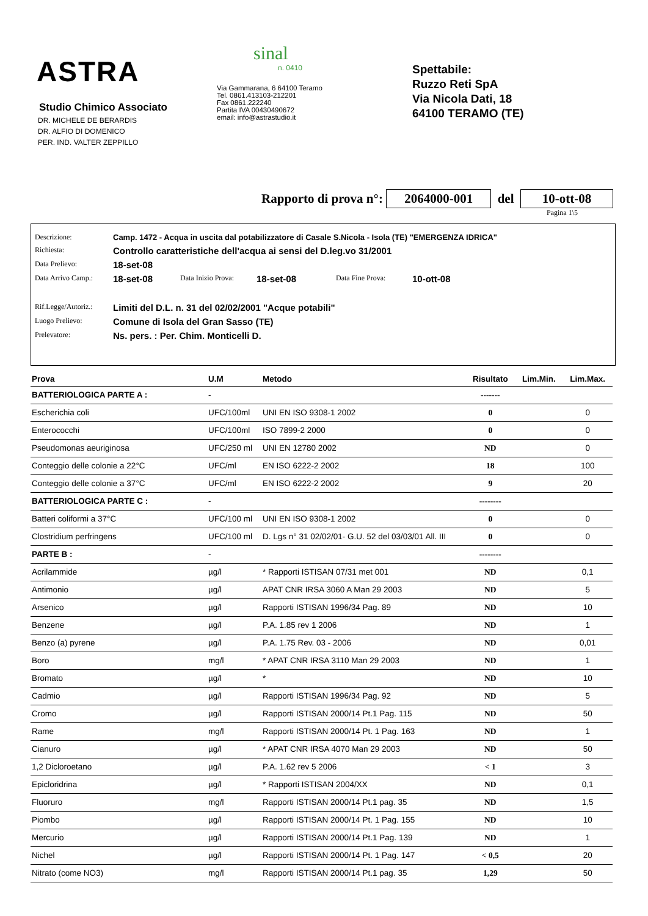ASTRA
Studio Chimico Associato
DR. MICHELE DE BERARDIS
DR. ALFIO DI DOMENICO
PER. IND. VALTER ZEPPILLO
sinal
n. 0410
Via Gammarana, 6 64100 Teramo
Tel. 0861.413103-212201
Fax 0861.222240
Partita IVA 00430490672
email: info@astrastudio.it
Spettabile:
Ruzzo Reti SpA
Via Nicola Dati, 18
64100 TERAMO (TE)
Rapporto di prova n°: 2064000-001 del 10-ott-08
Pagina 1\5
Descrizione: Camp. 1472 - Acqua in uscita dal potabilizzatore di Casale S.Nicola - Isola (TE) "EMERGENZA IDRICA"
Richiesta: Controllo caratteristiche dell'acqua ai sensi del D.leg.vo 31/2001
Data Prelievo: 18-set-08
Data Arrivo Camp.: 18-set-08 Data Inizio Prova: 18-set-08 Data Fine Prova: 10-ott-08
Rif.Legge/Autoriz.: Limiti del D.L. n. 31 del 02/02/2001 "Acque potabili"
Luogo Prelievo: Comune di Isola del Gran Sasso (TE)
Prelevatore: Ns. pers. : Per. Chim. Monticelli D.
| Prova | U.M | Metodo | Risultato | Lim.Min. | Lim.Max. |
| --- | --- | --- | --- | --- | --- |
| BATTERIOLOGICA PARTE A : | - | | ------- | | |
| Escherichia coli | UFC/100ml | UNI EN ISO 9308-1 2002 | 0 | | 0 |
| Enterococchi | UFC/100ml | ISO 7899-2 2000 | 0 | | 0 |
| Pseudomonas aeuriginosa | UFC/250 ml | UNI EN 12780 2002 | ND | | 0 |
| Conteggio delle colonie a 22°C | UFC/ml | EN ISO 6222-2 2002 | 18 | | 100 |
| Conteggio delle colonie a 37°C | UFC/ml | EN ISO 6222-2 2002 | 9 | | 20 |
| BATTERIOLOGICA PARTE C : | - | | -------- | | |
| Batteri coliformi a 37°C | UFC/100 ml | UNI EN ISO 9308-1 2002 | 0 | | 0 |
| Clostridium perfringens | UFC/100 ml | D. Lgs n° 31 02/02/01- G.U. 52 del 03/03/01 All. III | 0 | | 0 |
| PARTE B : | - | | -------- | | |
| Acrilammide | µg/l | * Rapporti ISTISAN 07/31 met 001 | ND | | 0,1 |
| Antimonio | µg/l | APAT CNR IRSA 3060 A Man 29 2003 | ND | | 5 |
| Arsenico | µg/l | Rapporti ISTISAN 1996/34 Pag. 89 | ND | | 10 |
| Benzene | µg/l | P.A. 1.85 rev 1 2006 | ND | | 1 |
| Benzo (a) pyrene | µg/l | P.A. 1.75 Rev. 03 - 2006 | ND | | 0,01 |
| Boro | mg/l | * APAT CNR IRSA 3110 Man 29 2003 | ND | | 1 |
| Bromato | µg/l | * | ND | | 10 |
| Cadmio | µg/l | Rapporti ISTISAN 1996/34 Pag. 92 | ND | | 5 |
| Cromo | µg/l | Rapporti ISTISAN 2000/14 Pt.1 Pag. 115 | ND | | 50 |
| Rame | mg/l | Rapporti ISTISAN 2000/14 Pt. 1 Pag. 163 | ND | | 1 |
| Cianuro | µg/l | * APAT CNR IRSA 4070 Man 29 2003 | ND | | 50 |
| 1,2 Dicloroetano | µg/l | P.A. 1.62 rev 5 2006 | < 1 | | 3 |
| Epicloridrina | µg/l | * Rapporti ISTISAN 2004/XX | ND | | 0,1 |
| Fluoruro | mg/l | Rapporti ISTISAN 2000/14 Pt.1 pag. 35 | ND | | 1,5 |
| Piombo | µg/l | Rapporti ISTISAN 2000/14 Pt. 1 Pag. 155 | ND | | 10 |
| Mercurio | µg/l | Rapporti ISTISAN 2000/14 Pt.1 Pag. 139 | ND | | 1 |
| Nichel | µg/l | Rapporti ISTISAN 2000/14 Pt. 1 Pag. 147 | < 0,5 | | 20 |
| Nitrato (come NO3) | mg/l | Rapporti ISTISAN 2000/14 Pt.1 pag. 35 | 1,29 | | 50 |